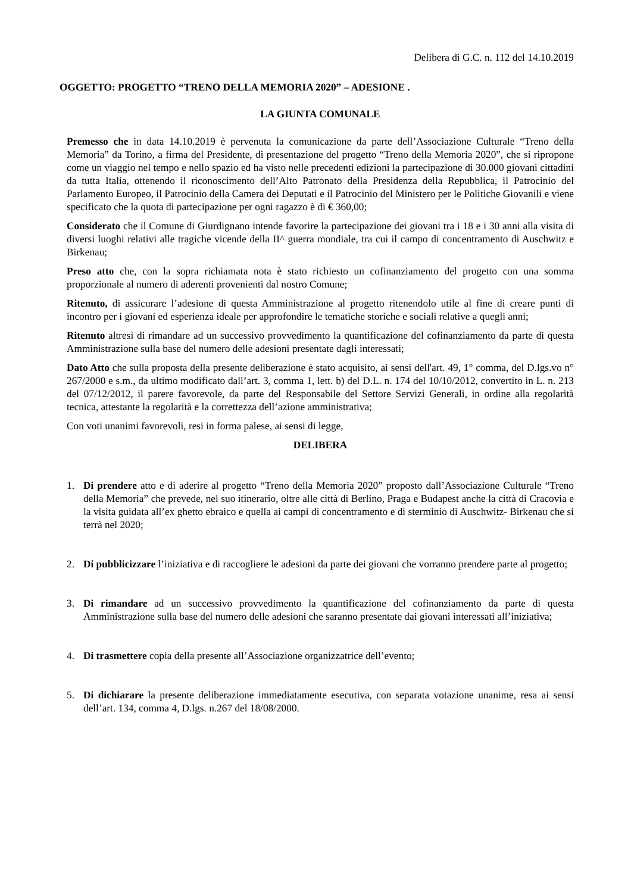Delibera di G.C. n. 112 del 14.10.2019
OGGETTO: PROGETTO “TRENO DELLA MEMORIA 2020” – ADESIONE .
LA GIUNTA COMUNALE
Premesso che in data 14.10.2019 è pervenuta la comunicazione da parte dell’Associazione Culturale “Treno della Memoria” da Torino, a firma del Presidente, di presentazione del progetto “Treno della Memoria 2020”, che si ripropone come un viaggio nel tempo e nello spazio ed ha visto nelle precedenti edizioni la partecipazione di 30.000 giovani cittadini da tutta Italia, ottenendo il riconoscimento dell’Alto Patronato della Presidenza della Repubblica, il Patrocinio del Parlamento Europeo, il Patrocinio della Camera dei Deputati e il Patrocinio del Ministero per le Politiche Giovanili e viene specificato che la quota di partecipazione per ogni ragazzo è di € 360,00;
Considerato che il Comune di Giurdignano intende favorire la partecipazione dei giovani tra i 18 e i 30 anni alla visita di diversi luoghi relativi alle tragiche vicende della II^ guerra mondiale, tra cui il campo di concentramento di Auschwitz e Birkenau;
Preso atto che, con la sopra richiamata nota è stato richiesto un cofinanziamento del progetto con una somma proporzionale al numero di aderenti provenienti dal nostro Comune;
Ritenuto, di assicurare l’adesione di questa Amministrazione al progetto ritenendolo utile al fine di creare punti di incontro per i giovani ed esperienza ideale per approfondire le tematiche storiche e sociali relative a quegli anni;
Ritenuto altresì di rimandare ad un successivo provvedimento la quantificazione del cofinanziamento da parte di questa Amministrazione sulla base del numero delle adesioni presentate dagli interessati;
Dato Atto che sulla proposta della presente deliberazione è stato acquisito, ai sensi dell'art. 49, 1° comma, del D.lgs.vo n° 267/2000 e s.m., da ultimo modificato dall’art. 3, comma 1, lett. b) del D.L. n. 174 del 10/10/2012, convertito in L. n. 213 del 07/12/2012, il parere favorevole, da parte del Responsabile del Settore Servizi Generali, in ordine alla regolarità tecnica, attestante la regolarità e la correttezza dell’azione amministrativa;
Con voti unanimi favorevoli, resi in forma palese, ai sensi di legge,
DELIBERA
1. Di prendere atto e di aderire al progetto “Treno della Memoria 2020” proposto dall’Associazione Culturale “Treno della Memoria” che prevede, nel suo itinerario, oltre alle città di Berlino, Praga e Budapest anche la città di Cracovia e la visita guidata all’ex ghetto ebraico e quella ai campi di concentramento e di sterminio di Auschwitz- Birkenau che si terrà nel 2020;
2. Di pubblicizzare l’iniziativa e di raccogliere le adesioni da parte dei giovani che vorranno prendere parte al progetto;
3. Di rimandare ad un successivo provvedimento la quantificazione del cofinanziamento da parte di questa Amministrazione sulla base del numero delle adesioni che saranno presentate dai giovani interessati all’iniziativa;
4. Di trasmettere copia della presente all’Associazione organizzatrice dell’evento;
5. Di dichiarare la presente deliberazione immediatamente esecutiva, con separata votazione unanime, resa ai sensi dell’art. 134, comma 4, D.lgs. n.267 del 18/08/2000.